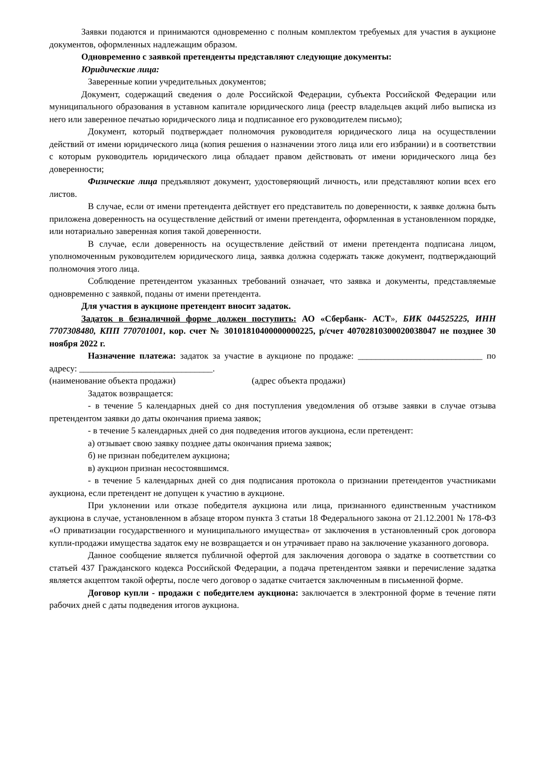Заявки подаются и принимаются одновременно с полным комплектом требуемых для участия в аукционе документов, оформленных надлежащим образом.
Одновременно с заявкой претенденты представляют следующие документы:
Юридические лица:
Заверенные копии учредительных документов;
Документ, содержащий сведения о доле Российской Федерации, субъекта Российской Федерации или муниципального образования в уставном капитале юридического лица (реестр владельцев акций либо выписка из него или заверенное печатью юридического лица и подписанное его руководителем письмо);
Документ, который подтверждает полномочия руководителя юридического лица на осуществлении действий от имени юридического лица (копия решения о назначении этого лица или его избрании) и в соответствии с которым руководитель юридического лица обладает правом действовать от имени юридического лица без доверенности;
Физические лица предъявляют документ, удостоверяющий личность, или представляют копии всех его листов.
В случае, если от имени претендента действует его представитель по доверенности, к заявке должна быть приложена доверенность на осуществление действий от имени претендента, оформленная в установленном порядке, или нотариально заверенная копия такой доверенности.
В случае, если доверенность на осуществление действий от имени претендента подписана лицом, уполномоченным руководителем юридического лица, заявка должна содержать также документ, подтверждающий полномочия этого лица.
Соблюдение претендентом указанных требований означает, что заявка и документы, представляемые одновременно с заявкой, поданы от имени претендента.
Для участия в аукционе претендент вносит задаток.
Задаток в безналичной форме должен поступить: АО «Сбербанк- АСТ», БИК 044525225, ИНН 7707308480, КПП 770701001, кор. счет № 30101810400000000225, р/счет 40702810300020038047 не позднее 30 ноября 2022 г.
Назначение платежа: задаток за участие в аукционе по продаже: ____________________________ по адресу: ______________________________.
(наименование объекта продажи) (адрес объекта продажи)
Задаток возвращается:
- в течение 5 календарных дней со дня поступления уведомления об отзыве заявки в случае отзыва претендентом заявки до даты окончания приема заявок;
- в течение 5 календарных дней со дня подведения итогов аукциона, если претендент:
а) отзывает свою заявку позднее даты окончания приема заявок;
б) не признан победителем аукциона;
в) аукцион признан несостоявшимся.
- в течение 5 календарных дней со дня подписания протокола о признании претендентов участниками аукциона, если претендент не допущен к участию в аукционе.
При уклонении или отказе победителя аукциона или лица, признанного единственным участником аукциона в случае, установленном в абзаце втором пункта 3 статьи 18 Федерального закона от 21.12.2001 № 178-ФЗ «О приватизации государственного и муниципального имущества» от заключения в установленный срок договора купли-продажи имущества задаток ему не возвращается и он утрачивает право на заключение указанного договора.
Данное сообщение является публичной офертой для заключения договора о задатке в соответствии со статьей 437 Гражданского кодекса Российской Федерации, а подача претендентом заявки и перечисление задатка является акцептом такой оферты, после чего договор о задатке считается заключенным в письменной форме.
Договор купли - продажи с победителем аукциона: заключается в электронной форме в течение пяти рабочих дней с даты подведения итогов аукциона.